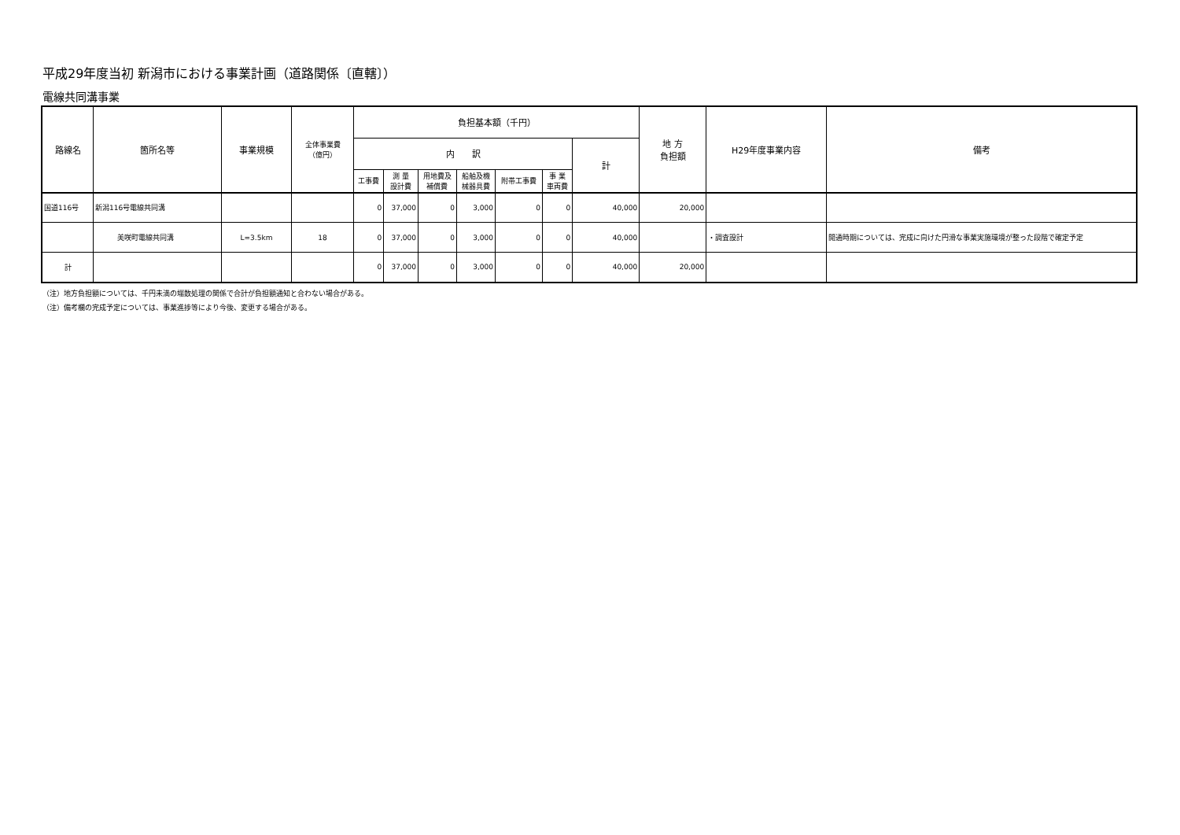平成29年度当初 新潟市における事業計画（道路関係〔直轄〕）
電線共同溝事業
| 路線名 | 箇所名等 | 事業規模 | 全体事業費 （億円） | 負担基本額（千円） | | | | | | | 地 方 負担額 | H29年度事業内容 | 備考 |
| --- | --- | --- | --- | --- | --- | --- | --- | --- | --- | --- | --- | --- | --- |
| | | | | 内 訳 | | | | | | 計 | | | |
| | | | | 工事費 | 測 量 設計費 | 用地費及 補償費 | 船舶及機 械器具費 | 附帯工事費 | 事 業 車両費 | | | | |
| 国道116号 | 新潟116号電線共同溝 | | | 0 | 37,000 | 0 | 3,000 | 0 | 0 | 40,000 | 20,000 | | |
| | 美咲町電線共同溝 | L=3.5km | 18 | 0 | 37,000 | 0 | 3,000 | 0 | 0 | 40,000 | | ・調査設計 | 開通時期については、完成に向けた円滑な事業実施環境が整った段階で確定予定 |
| 計 | | | | 0 | 37,000 | 0 | 3,000 | 0 | 0 | 40,000 | 20,000 | | |
（注）地方負担額については、千円未満の端数処理の関係で合計が負担額通知と合わない場合がある。
（注）備考欄の完成予定については、事業進捗等により今後、変更する場合がある。